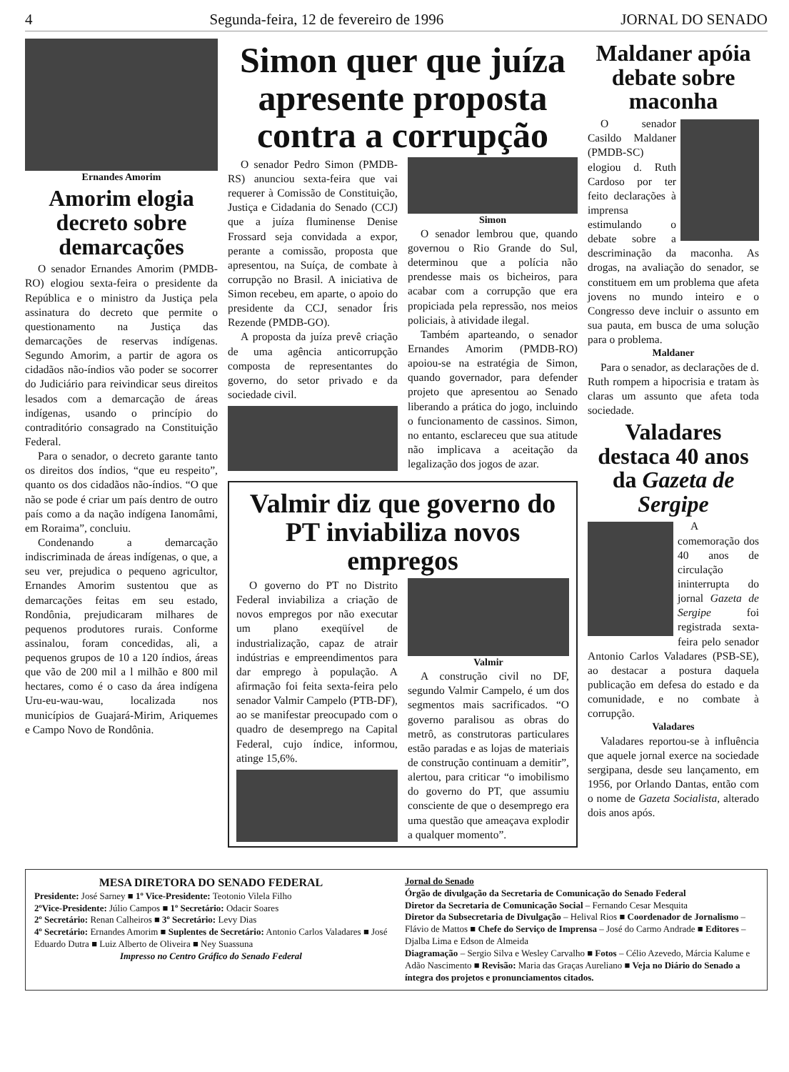4 Segunda-feira, 12 de fevereiro de 1996 JORNAL DO SENADO
Ernandes Amorim
Amorim elogia decreto sobre demarcações
O senador Ernandes Amorim (PMDB-RO) elogiou sexta-feira o presidente da República e o ministro da Justiça pela assinatura do decreto que permite o questionamento na Justiça das demarcações de reservas indígenas. Segundo Amorim, a partir de agora os cidadãos não-índios vão poder se socorrer do Judiciário para reivindicar seus direitos lesados com a demarcação de áreas indígenas, usando o princípio do contraditório consagrado na Constituição Federal.
Para o senador, o decreto garante tanto os direitos dos índios, “que eu respeito”, quanto os dos cidadãos não-índios. “O que não se pode é criar um país dentro de outro país como a da nação indígena Ianomâmi, em Roraima”, concluiu.
Condenando a demarcação indiscriminada de áreas indígenas, o que, a seu ver, prejudica o pequeno agricultor, Ernandes Amorim sustentou que as demarcações feitas em seu estado, Rondônia, prejudicaram milhares de pequenos produtores rurais. Conforme assinalou, foram concedidas, ali, a pequenos grupos de 10 a 120 índios, áreas que vão de 200 mil a l milhão e 800 mil hectares, como é o caso da área indígena Uru-eu-wau-wau, localizada nos municípios de Guajará-Mirim, Ariquemes e Campo Novo de Rondônia.
Simon quer que juíza apresente proposta contra a corrupção
O senador Pedro Simon (PMDB-RS) anunciou sexta-feira que vai requerer à Comissão de Constituição, Justiça e Cidadania do Senado (CCJ) que a juíza fluminense Denise Frossard seja convidada a expor, perante a comissão, proposta que apresentou, na Suíça, de combate à corrupção no Brasil. A iniciativa de Simon recebeu, em aparte, o apoio do presidente da CCJ, senador Íris Rezende (PMDB-GO).
A proposta da juíza prevê criação de uma agência anticorrupção composta de representantes do governo, do setor privado e da sociedade civil.
Simon
O senador lembrou que, quando governou o Rio Grande do Sul, determinou que a polícia não prendesse mais os bicheiros, para acabar com a corrupção que era propiciada pela repressão, nos meios policiais, à atividade ilegal.
Também aparteando, o senador Ernandes Amorim (PMDB-RO) apoiou-se na estratégia de Simon, quando governador, para defender projeto que apresentou ao Senado liberando a prática do jogo, incluindo o funcionamento de cassinos. Simon, no entanto, esclareceu que sua atitude não implicava a aceitação da legalização dos jogos de azar.
Valmir diz que governo do PT inviabiliza novos empregos
O governo do PT no Distrito Federal inviabiliza a criação de novos empregos por não executar um plano exeqüível de industrialização, capaz de atrair indústrias e empreendimentos para dar emprego à população. A afirmação foi feita sexta-feira pelo senador Valmir Campelo (PTB-DF), ao se manifestar preocupado com o quadro de desemprego na Capital Federal, cujo índice, informou, atinge 15,6%.
Valmir
A construção civil no DF, segundo Valmir Campelo, é um dos segmentos mais sacrificados. “O governo paralisou as obras do metrô, as construtoras particulares estão paradas e as lojas de materiais de construção continuam a demitir”, alertou, para criticar “o imobilismo do governo do PT, que assumiu consciente de que o desemprego era uma questão que ameaçava explodir a qualquer momento”.
Maldaner apóia debate sobre maconha
O senador Casildo Maldaner (PMDB-SC) elogiou d. Ruth Cardoso por ter feito declarações à imprensa estimulando o debate sobre a descriminação da maconha. As drogas, na avaliação do senador, se constituem em um problema que afeta jovens no mundo inteiro e o Congresso deve incluir o assunto em sua pauta, em busca de uma solução para o problema.
Maldaner
Para o senador, as declarações de d. Ruth rompem a hipocrisia e tratam às claras um assunto que afeta toda sociedade.
Valadares destaca 40 anos da Gazeta de Sergipe
A comemoração dos 40 anos de circulação ininterrupta do jornal Gazeta de Sergipe foi registrada sexta-feira pelo senador Antonio Carlos Valadares (PSB-SE), ao destacar a postura daquela publicação em defesa do estado e da comunidade, e no combate à corrupção.
Valadares
Valadares reportou-se à influência que aquele jornal exerce na sociedade sergipana, desde seu lançamento, em 1956, por Orlando Dantas, então com o nome de Gazeta Socialista, alterado dois anos após.
MESA DIRETORA DO SENADO FEDERAL
Presidente: José Sarney ■ 1º Vice-Presidente: Teotonio Vilela Filho
2ºVice-Presidente: Júlio Campos ■ 1º Secretário: Odacir Soares
2º Secretário: Renan Calheiros ■ 3º Secretário: Levy Dias
4º Secretário: Ernandes Amorim ■ Suplentes de Secretário: Antonio Carlos Valadares ■ José Eduardo Dutra ■ Luiz Alberto de Oliveira ■ Ney Suassuna
Impresso no Centro Gráfico do Senado Federal
Jornal do Senado
Órgão de divulgação da Secretaria de Comunicação do Senado Federal
Diretor da Secretaria de Comunicação Social – Fernando Cesar Mesquita
Diretor da Subsecretaria de Divulgação – Helival Rios ■ Coordenador de Jornalismo – Flávio de Mattos ■ Chefe do Serviço de Imprensa – José do Carmo Andrade ■ Editores – Djalba Lima e Edson de Almeida
Diagramação – Sergio Silva e Wesley Carvalho ■ Fotos – Célio Azevedo, Márcia Kalume e Adão Nascimento ■ Revisão: Maria das Graças Aureliano ■ Veja no Diário do Senado a íntegra dos projetos e pronunciamentos citados.